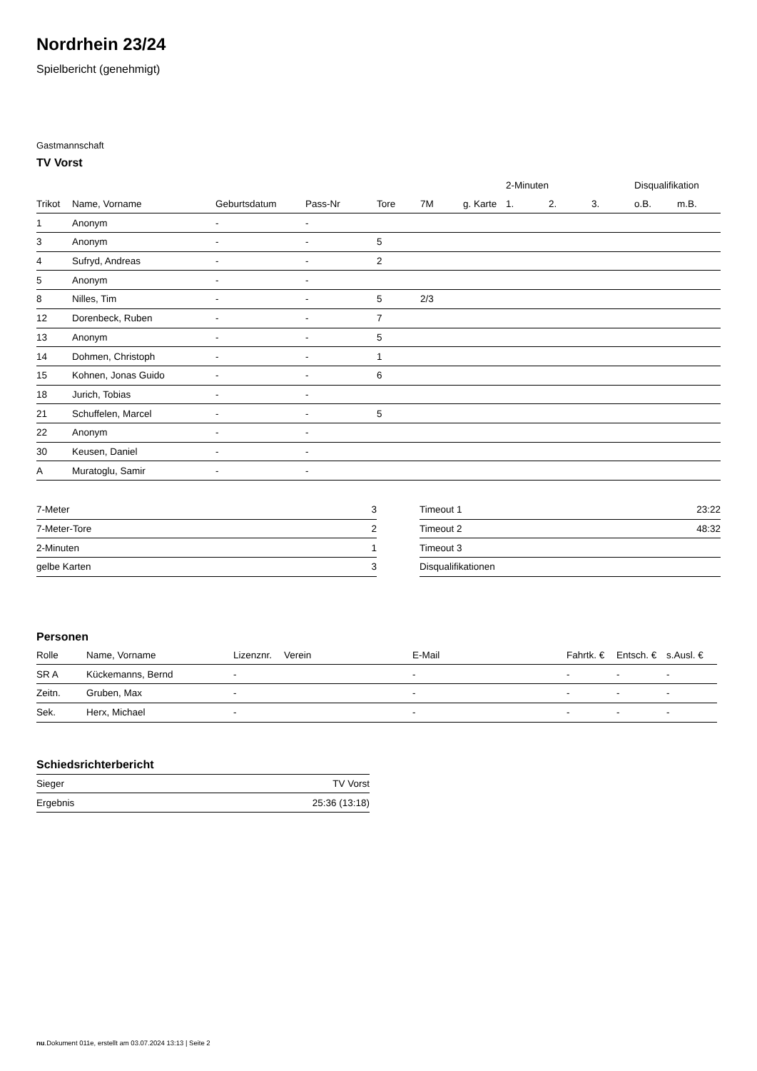Nordrhein 23/24
Spielbericht (genehmigt)
Gastmannschaft
TV Vorst
| | | | | | | | 2-Minuten | | | Disqualifikation | |
| --- | --- | --- | --- | --- | --- | --- | --- | --- | --- | --- | --- |
| Trikot | Name, Vorname | Geburtsdatum | Pass-Nr | Tore | 7M | g. Karte | 1. | 2. | 3. | o.B. | m.B. |
| 1 | Anonym | - | - | | | | | | | | |
| 3 | Anonym | - | - | 5 | | | | | | | |
| 4 | Sufryd, Andreas | - | - | 2 | | | | | | | |
| 5 | Anonym | - | - | | | | | | | | |
| 8 | Nilles, Tim | - | - | 5 | 2/3 | | | | | | |
| 12 | Dorenbeck, Ruben | - | - | 7 | | | | | | | |
| 13 | Anonym | - | - | 5 | | | | | | | |
| 14 | Dohmen, Christoph | - | - | 1 | | | | | | | |
| 15 | Kohnen, Jonas Guido | - | - | 6 | | | | | | | |
| 18 | Jurich, Tobias | - | - | | | | | | | | |
| 21 | Schuffelen, Marcel | - | - | 5 | | | | | | | |
| 22 | Anonym | - | - | | | | | | | | |
| 30 | Keusen, Daniel | - | - | | | | | | | | |
| A | Muratoglu, Samir | - | - | | | | | | | | |
| 7-Meter | 3 |
| 7-Meter-Tore | 2 |
| 2-Minuten | 1 |
| gelbe Karten | 3 |
| Timeout 1 | 23:22 |
| Timeout 2 | 48:32 |
| Timeout 3 | |
| Disqualifikationen | |
Personen
| Rolle | Name, Vorname | Lizenznr. | Verein | E-Mail | Fahrtk. € | Entsch. € | s.Ausl. € |
| --- | --- | --- | --- | --- | --- | --- | --- |
| SR A | Kückemanns, Bernd | - | | - | - | - | - |
| Zeitn. | Gruben, Max | - | | - | - | - | - |
| Sek. | Herx, Michael | - | | - | - | - | - |
Schiedsrichterbericht
| Sieger | TV Vorst |
| Ergebnis | 25:36 (13:18) |
nu.Dokument 011e, erstellt am 03.07.2024 13:13 | Seite 2